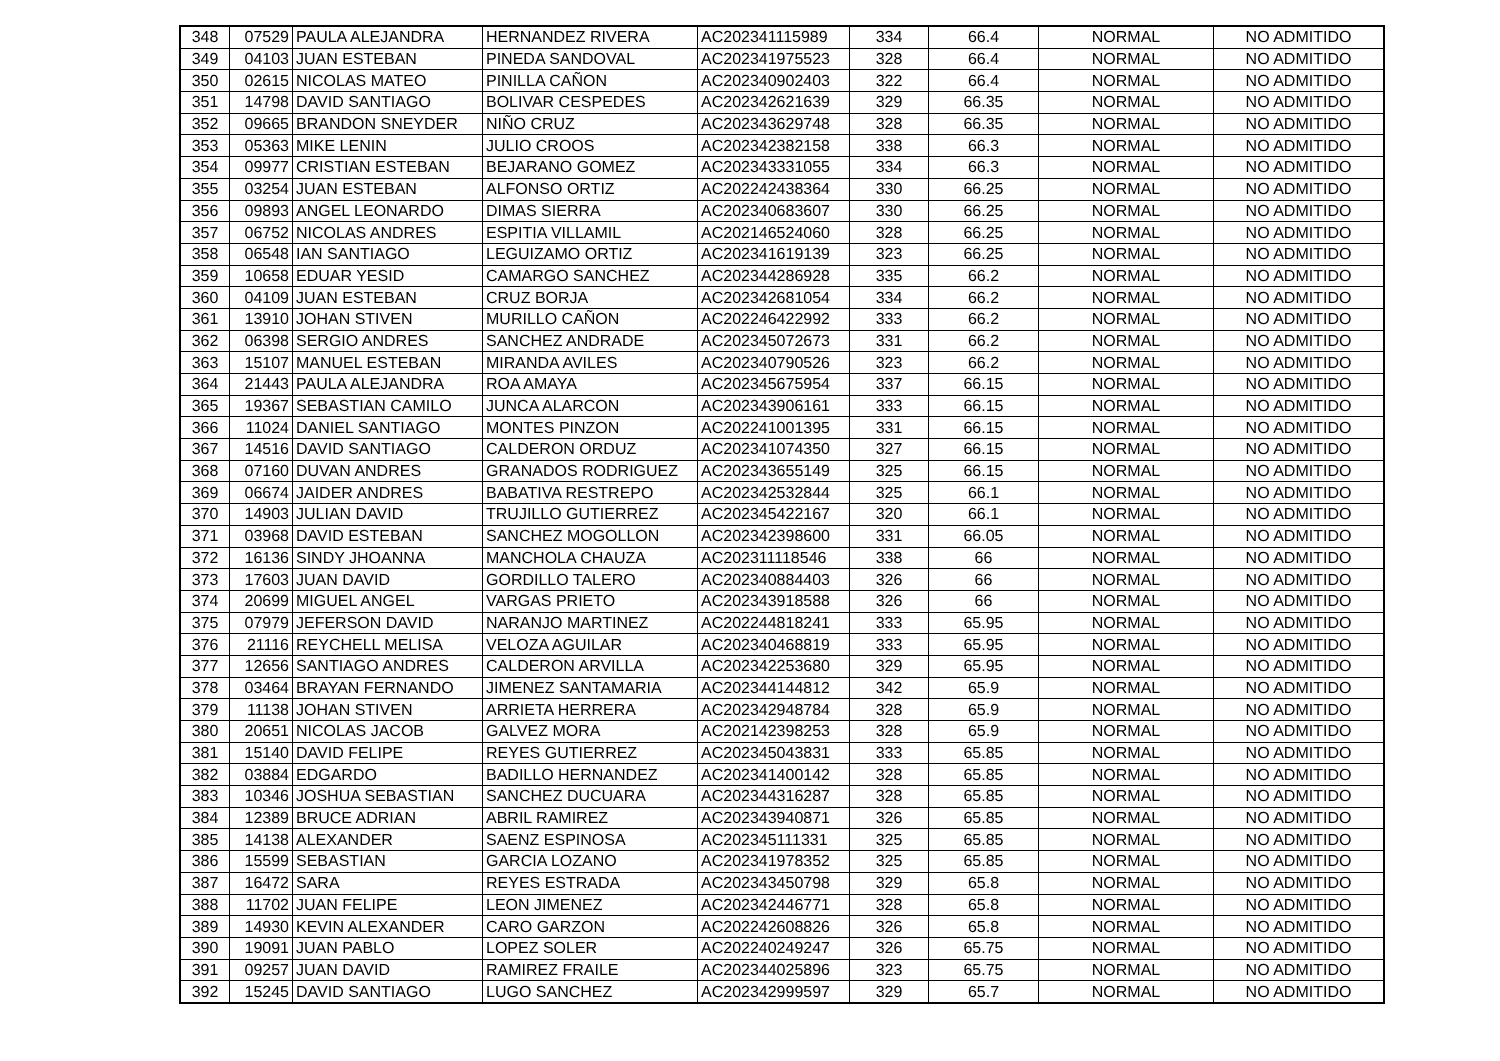| 348 | 07529 | PAULA ALEJANDRA | HERNANDEZ RIVERA | AC202341115989 | 334 | 66.4 | NORMAL | NO ADMITIDO |
| 349 | 04103 | JUAN ESTEBAN | PINEDA SANDOVAL | AC202341975523 | 328 | 66.4 | NORMAL | NO ADMITIDO |
| 350 | 02615 | NICOLAS MATEO | PINILLA CAÑON | AC202340902403 | 322 | 66.4 | NORMAL | NO ADMITIDO |
| 351 | 14798 | DAVID SANTIAGO | BOLIVAR CESPEDES | AC202342621639 | 329 | 66.35 | NORMAL | NO ADMITIDO |
| 352 | 09665 | BRANDON SNEYDER | NIÑO CRUZ | AC202343629748 | 328 | 66.35 | NORMAL | NO ADMITIDO |
| 353 | 05363 | MIKE LENIN | JULIO CROOS | AC202342382158 | 338 | 66.3 | NORMAL | NO ADMITIDO |
| 354 | 09977 | CRISTIAN ESTEBAN | BEJARANO GOMEZ | AC202343331055 | 334 | 66.3 | NORMAL | NO ADMITIDO |
| 355 | 03254 | JUAN ESTEBAN | ALFONSO ORTIZ | AC202242438364 | 330 | 66.25 | NORMAL | NO ADMITIDO |
| 356 | 09893 | ANGEL LEONARDO | DIMAS SIERRA | AC202340683607 | 330 | 66.25 | NORMAL | NO ADMITIDO |
| 357 | 06752 | NICOLAS ANDRES | ESPITIA VILLAMIL | AC202146524060 | 328 | 66.25 | NORMAL | NO ADMITIDO |
| 358 | 06548 | IAN SANTIAGO | LEGUIZAMO ORTIZ | AC202341619139 | 323 | 66.25 | NORMAL | NO ADMITIDO |
| 359 | 10658 | EDUAR YESID | CAMARGO SANCHEZ | AC202344286928 | 335 | 66.2 | NORMAL | NO ADMITIDO |
| 360 | 04109 | JUAN ESTEBAN | CRUZ BORJA | AC202342681054 | 334 | 66.2 | NORMAL | NO ADMITIDO |
| 361 | 13910 | JOHAN STIVEN | MURILLO CAÑON | AC202246422992 | 333 | 66.2 | NORMAL | NO ADMITIDO |
| 362 | 06398 | SERGIO ANDRES | SANCHEZ ANDRADE | AC202345072673 | 331 | 66.2 | NORMAL | NO ADMITIDO |
| 363 | 15107 | MANUEL ESTEBAN | MIRANDA AVILES | AC202340790526 | 323 | 66.2 | NORMAL | NO ADMITIDO |
| 364 | 21443 | PAULA ALEJANDRA | ROA AMAYA | AC202345675954 | 337 | 66.15 | NORMAL | NO ADMITIDO |
| 365 | 19367 | SEBASTIAN CAMILO | JUNCA ALARCON | AC202343906161 | 333 | 66.15 | NORMAL | NO ADMITIDO |
| 366 | 11024 | DANIEL SANTIAGO | MONTES PINZON | AC202241001395 | 331 | 66.15 | NORMAL | NO ADMITIDO |
| 367 | 14516 | DAVID SANTIAGO | CALDERON ORDUZ | AC202341074350 | 327 | 66.15 | NORMAL | NO ADMITIDO |
| 368 | 07160 | DUVAN ANDRES | GRANADOS RODRIGUEZ | AC202343655149 | 325 | 66.15 | NORMAL | NO ADMITIDO |
| 369 | 06674 | JAIDER ANDRES | BABATIVA RESTREPO | AC202342532844 | 325 | 66.1 | NORMAL | NO ADMITIDO |
| 370 | 14903 | JULIAN DAVID | TRUJILLO GUTIERREZ | AC202345422167 | 320 | 66.1 | NORMAL | NO ADMITIDO |
| 371 | 03968 | DAVID ESTEBAN | SANCHEZ MOGOLLON | AC202342398600 | 331 | 66.05 | NORMAL | NO ADMITIDO |
| 372 | 16136 | SINDY JHOANNA | MANCHOLA CHAUZA | AC202311118546 | 338 | 66 | NORMAL | NO ADMITIDO |
| 373 | 17603 | JUAN DAVID | GORDILLO TALERO | AC202340884403 | 326 | 66 | NORMAL | NO ADMITIDO |
| 374 | 20699 | MIGUEL ANGEL | VARGAS PRIETO | AC202343918588 | 326 | 66 | NORMAL | NO ADMITIDO |
| 375 | 07979 | JEFERSON DAVID | NARANJO MARTINEZ | AC202244818241 | 333 | 65.95 | NORMAL | NO ADMITIDO |
| 376 | 21116 | REYCHELL MELISA | VELOZA AGUILAR | AC202340468819 | 333 | 65.95 | NORMAL | NO ADMITIDO |
| 377 | 12656 | SANTIAGO ANDRES | CALDERON ARVILLA | AC202342253680 | 329 | 65.95 | NORMAL | NO ADMITIDO |
| 378 | 03464 | BRAYAN FERNANDO | JIMENEZ SANTAMARIA | AC202344144812 | 342 | 65.9 | NORMAL | NO ADMITIDO |
| 379 | 11138 | JOHAN STIVEN | ARRIETA HERRERA | AC202342948784 | 328 | 65.9 | NORMAL | NO ADMITIDO |
| 380 | 20651 | NICOLAS JACOB | GALVEZ MORA | AC202142398253 | 328 | 65.9 | NORMAL | NO ADMITIDO |
| 381 | 15140 | DAVID FELIPE | REYES GUTIERREZ | AC202345043831 | 333 | 65.85 | NORMAL | NO ADMITIDO |
| 382 | 03884 | EDGARDO | BADILLO HERNANDEZ | AC202341400142 | 328 | 65.85 | NORMAL | NO ADMITIDO |
| 383 | 10346 | JOSHUA SEBASTIAN | SANCHEZ DUCUARA | AC202344316287 | 328 | 65.85 | NORMAL | NO ADMITIDO |
| 384 | 12389 | BRUCE ADRIAN | ABRIL RAMIREZ | AC202343940871 | 326 | 65.85 | NORMAL | NO ADMITIDO |
| 385 | 14138 | ALEXANDER | SAENZ ESPINOSA | AC202345111331 | 325 | 65.85 | NORMAL | NO ADMITIDO |
| 386 | 15599 | SEBASTIAN | GARCIA LOZANO | AC202341978352 | 325 | 65.85 | NORMAL | NO ADMITIDO |
| 387 | 16472 | SARA | REYES ESTRADA | AC202343450798 | 329 | 65.8 | NORMAL | NO ADMITIDO |
| 388 | 11702 | JUAN FELIPE | LEON JIMENEZ | AC202342446771 | 328 | 65.8 | NORMAL | NO ADMITIDO |
| 389 | 14930 | KEVIN ALEXANDER | CARO GARZON | AC202242608826 | 326 | 65.8 | NORMAL | NO ADMITIDO |
| 390 | 19091 | JUAN PABLO | LOPEZ SOLER | AC202240249247 | 326 | 65.75 | NORMAL | NO ADMITIDO |
| 391 | 09257 | JUAN DAVID | RAMIREZ FRAILE | AC202344025896 | 323 | 65.75 | NORMAL | NO ADMITIDO |
| 392 | 15245 | DAVID SANTIAGO | LUGO SANCHEZ | AC202342999597 | 329 | 65.7 | NORMAL | NO ADMITIDO |